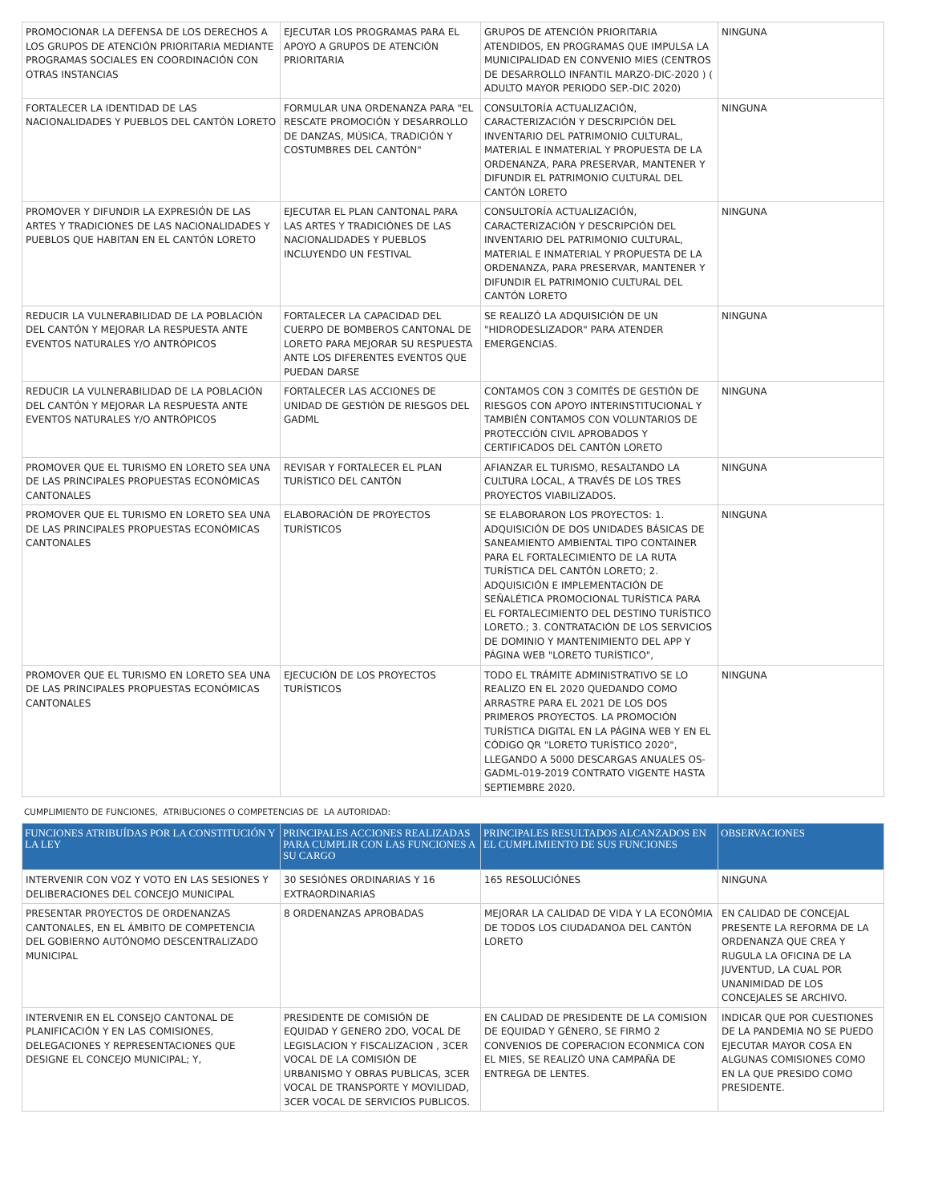| PROMOCIONAR LA DEFENSA DE LOS DERECHOS A LOS GRUPOS DE ATENCIÓN PRIORITARIA MEDIANTE PROGRAMAS SOCIALES EN COORDINACIÓN CON OTRAS INSTANCIAS | EJECUTAR LOS PROGRAMAS PARA EL APOYO A GRUPOS DE ATENCIÓN PRIORITARIA | GRUPOS DE ATENCIÓN PRIORITARIA ATENDIDOS, EN PROGRAMAS QUE IMPULSA LA MUNICIPALIDAD EN CONVENIO MIES (CENTROS DE DESARROLLO INFANTIL MARZO-DIC-2020 ) ( ADULTO MAYOR PERIODO SEP.-DIC 2020) | NINGUNA |
| FORTALECER LA IDENTIDAD DE LAS NACIONALIDADES Y PUEBLOS DEL CANTÓN LORETO | FORMULAR UNA ORDENANZA PARA "EL RESCATE PROMOCIÓN Y DESARROLLO DE DANZAS, MÚSICA, TRADICIÓN Y COSTUMBRES DEL CANTÓN" | CONSULTORÍA ACTUALIZACIÓN, CARACTERIZACIÓN Y DESCRIPCIÓN DEL INVENTARIO DEL PATRIMONIO CULTURAL, MATERIAL E INMATERIAL Y PROPUESTA DE LA ORDENANZA, PARA PRESERVAR, MANTENER Y DIFUNDIR EL PATRIMONIO CULTURAL DEL CANTÓN LORETO | NINGUNA |
| PROMOVER Y DIFUNDIR LA EXPRESIÓN DE LAS ARTES Y TRADICIONES DE LAS NACIONALIDADES Y PUEBLOS QUE HABITAN EN EL CANTÓN LORETO | EJECUTAR EL PLAN CANTONAL PARA LAS ARTES Y TRADICIÓNES DE LAS NACIONALIDADES Y PUEBLOS INCLUYENDO UN FESTIVAL | CONSULTORÍA ACTUALIZACIÓN, CARACTERIZACIÓN Y DESCRIPCIÓN DEL INVENTARIO DEL PATRIMONIO CULTURAL, MATERIAL E INMATERIAL Y PROPUESTA DE LA ORDENANZA, PARA PRESERVAR, MANTENER Y DIFUNDIR EL PATRIMONIO CULTURAL DEL CANTÓN LORETO | NINGUNA |
| REDUCIR LA VULNERABILIDAD DE LA POBLACIÓN DEL CANTÓN Y MEJORAR LA RESPUESTA ANTE EVENTOS NATURALES Y/O ANTRÓPICOS | FORTALECER LA CAPACIDAD DEL CUERPO DE BOMBEROS CANTONAL DE LORETO PARA MEJORAR SU RESPUESTA ANTE LOS DIFERENTES EVENTOS QUE PUEDAN DARSE | SE REALIZÓ LA ADQUISICIÓN DE UN "HIDRODESLIZADOR" PARA ATENDER EMERGENCIAS. | NINGUNA |
| REDUCIR LA VULNERABILIDAD DE LA POBLACIÓN DEL CANTÓN Y MEJORAR LA RESPUESTA ANTE EVENTOS NATURALES Y/O ANTRÓPICOS | FORTALECER LAS ACCIONES DE UNIDAD DE GESTIÓN DE RIESGOS DEL GADML | CONTAMOS CON 3 COMITÉS DE GESTIÓN DE RIESGOS CON APOYO INTERINSTITUCIONAL Y TAMBIÉN CONTAMOS CON VOLUNTARIOS DE PROTECCIÓN CIVIL APROBADOS Y CERTIFICADOS DEL CANTÓN LORETO | NINGUNA |
| PROMOVER QUE EL TURISMO EN LORETO SEA UNA DE LAS PRINCIPALES PROPUESTAS ECONÓMICAS CANTONALES | REVISAR Y FORTALECER EL PLAN TURÍSTICO DEL CANTÓN | AFIANZAR EL TURISMO, RESALTANDO LA CULTURA LOCAL, A TRAVÉS DE LOS TRES PROYECTOS VIABILIZADOS. | NINGUNA |
| PROMOVER QUE EL TURISMO EN LORETO SEA UNA DE LAS PRINCIPALES PROPUESTAS ECONÓMICAS CANTONALES | ELABORACIÓN DE PROYECTOS TURÍSTICOS | SE ELABORARON LOS PROYECTOS: 1. ADQUISICIÓN DE DOS UNIDADES BÁSICAS DE SANEAMIENTO AMBIENTAL TIPO CONTAINER PARA EL FORTALECIMIENTO DE LA RUTA TURÍSTICA DEL CANTÓN LORETO; 2. ADQUISICIÓN E IMPLEMENTACIÓN DE SEÑALÉTICA PROMOCIONAL TURÍSTICA PARA EL FORTALECIMIENTO DEL DESTINO TURÍSTICO LORETO.; 3. CONTRATACIÓN DE LOS SERVICIOS DE DOMINIO Y MANTENIMIENTO DEL APP Y PÁGINA WEB "LORETO TURÍSTICO", | NINGUNA |
| PROMOVER QUE EL TURISMO EN LORETO SEA UNA DE LAS PRINCIPALES PROPUESTAS ECONÓMICAS CANTONALES | EJECUCIÓN DE LOS PROYECTOS TURÍSTICOS | TODO EL TRÁMITE ADMINISTRATIVO SE LO REALIZO EN EL 2020 QUEDANDO COMO ARRASTRE PARA EL 2021 DE LOS DOS PRIMEROS PROYECTOS. LA PROMOCIÓN TURÍSTICA DIGITAL EN LA PÁGINA WEB Y EN EL CÓDIGO QR "LORETO TURÍSTICO 2020", LLEGANDO A 5000 DESCARGAS ANUALES OS-GADML-019-2019 CONTRATO VIGENTE HASTA SEPTIEMBRE 2020. | NINGUNA |
CUMPLIMIENTO DE FUNCIONES, ATRIBUCIONES O COMPETENCIAS DE LA AUTORIDAD:
| FUNCIONES ATRIBUÍDAS POR LA CONSTITUCIÓN Y LA LEY | PRINCIPALES ACCIONES REALIZADAS PARA CUMPLIR CON LAS FUNCIONES A SU CARGO | PRINCIPALES RESULTADOS ALCANZADOS EN EL CUMPLIMIENTO DE SUS FUNCIONES | OBSERVACIONES |
| --- | --- | --- | --- |
| INTERVENIR CON VOZ Y VOTO EN LAS SESIONES Y DELIBERACIONES DEL CONCEJO MUNICIPAL | 30 SESIÓNES ORDINARIAS Y 16 EXTRAORDINARIAS | 165 RESOLUCIÓNES | NINGUNA |
| PRESENTAR PROYECTOS DE ORDENANZAS CANTONALES, EN EL ÁMBITO DE COMPETENCIA DEL GOBIERNO AUTÓNOMO DESCENTRALIZADO MUNICIPAL | 8 ORDENANZAS APROBADAS | MEJORAR LA CALIDAD DE VIDA Y LA ECONÓMIA DE TODOS LOS CIUDADANOA DEL CANTÓN LORETO | EN CALIDAD DE CONCEJAL PRESENTE LA REFORMA DE LA ORDENANZA QUE CREA Y RUGULA LA OFICINA DE LA JUVENTUD, LA CUAL POR UNANIMIDAD DE LOS CONCEJALES SE ARCHIVO. |
| INTERVENIR EN EL CONSEJO CANTONAL DE PLANIFICACIÓN Y EN LAS COMISIONES, DELEGACIONES Y REPRESENTACIONES QUE DESIGNE EL CONCEJO MUNICIPAL; Y, | PRESIDENTE DE COMISIÓN DE EQUIDAD Y GENERO 2DO, VOCAL DE LEGISLACION Y FISCALIZACION , 3CER VOCAL DE LA COMISIÓN DE URBANISMO Y OBRAS PUBLICAS, 3CER VOCAL DE TRANSPORTE Y MOVILIDAD, 3CER VOCAL DE SERVICIOS PUBLICOS. | EN CALIDAD DE PRESIDENTE DE LA COMISION DE EQUIDAD Y GÉNERO, SE FIRMO 2 CONVENIOS DE COPERACION ECONMICA CON EL MIES, SE REALIZÓ UNA CAMPAÑA DE ENTREGA DE LENTES. | INDICAR QUE POR CUESTIONES DE LA PANDEMIA NO SE PUEDO EJECUTAR MAYOR COSA EN ALGUNAS COMISIONES COMO EN LA QUE PRESIDO COMO PRESIDENTE. |